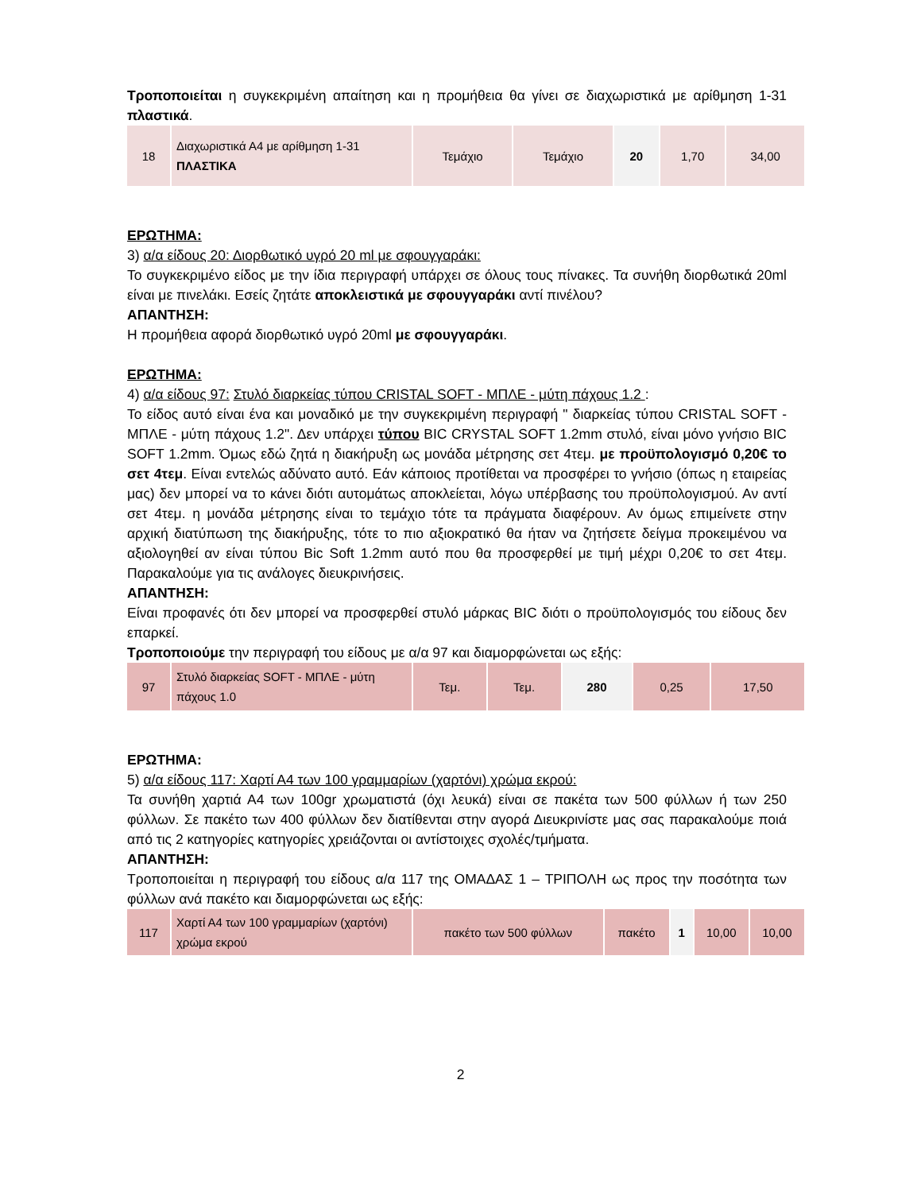Τροποποιείται η συγκεκριμένη απαίτηση και η προμήθεια θα γίνει σε διαχωριστικά με αρίθμηση 1-31 πλαστικά.
| 18 | Διαχωριστικά Α4 με αρίθμηση 1-31 ΠΛΑΣΤΙΚΑ | Τεμάχιο | Τεμάχιο | 20 | 1,70 | 34,00 |
ΕΡΩΤΗΜΑ:
3) α/α είδους 20: Διορθωτικό υγρό 20 ml με σφουγγαράκι:
Το συγκεκριμένο είδος με την ίδια περιγραφή υπάρχει σε όλους τους πίνακες. Τα συνήθη διορθωτικά 20ml είναι με πινελάκι. Εσείς ζητάτε αποκλειστικά με σφουγγαράκι αντί πινέλου?
ΑΠΑΝΤΗΣΗ:
Η προμήθεια αφορά διορθωτικό υγρό 20ml με σφουγγαράκι.
ΕΡΩΤΗΜΑ:
4) α/α είδους 97: Στυλό διαρκείας τύπου CRISTAL SOFT - ΜΠΛΕ - μύτη πάχους 1.2 :
Το είδος αυτό είναι ένα και μοναδικό με την συγκεκριμένη περιγραφή " διαρκείας τύπου CRISTAL SOFT - ΜΠΛΕ - μύτη πάχους 1.2". Δεν υπάρχει τύπου BIC CRYSTAL SOFT 1.2mm στυλό, είναι μόνο γνήσιο BIC SOFT 1.2mm. Όμως εδώ ζητά η διακήρυξη ως μονάδα μέτρησης σετ 4τεμ. με προϋπολογισμό 0,20€ το σετ 4τεμ. Είναι εντελώς αδύνατο αυτό. Εάν κάποιος προτίθεται να προσφέρει το γνήσιο (όπως η εταιρείας μας) δεν μπορεί να το κάνει διότι αυτομάτως αποκλείεται, λόγω υπέρβασης του προϋπολογισμού. Αν αντί σετ 4τεμ. η μονάδα μέτρησης είναι το τεμάχιο τότε τα πράγματα διαφέρουν. Αν όμως επιμείνετε στην αρχική διατύπωση της διακήρυξης, τότε το πιο αξιοκρατικό θα ήταν να ζητήσετε δείγμα προκειμένου να αξιολογηθεί αν είναι τύπου Bic Soft 1.2mm αυτό που θα προσφερθεί με τιμή μέχρι 0,20€ το σετ 4τεμ. Παρακαλούμε για τις ανάλογες διευκρινήσεις.
ΑΠΑΝΤΗΣΗ:
Είναι προφανές ότι δεν μπορεί να προσφερθεί στυλό μάρκας BIC διότι ο προϋπολογισμός του είδους δεν επαρκεί.
Τροποποιούμε την περιγραφή του είδους με α/α 97 και διαμορφώνεται ως εξής:
| 97 | Στυλό διαρκείας SOFT - ΜΠΛΕ - μύτη πάχους 1.0 | Τεμ. | Τεμ. | 280 | 0,25 | 17,50 |
ΕΡΩΤΗΜΑ:
5) α/α είδους 117: Χαρτί Α4 των 100 γραμμαρίων (χαρτόνι) χρώμα εκρού:
Τα συνήθη χαρτιά Α4 των 100gr χρωματιστά (όχι λευκά) είναι σε πακέτα των 500 φύλλων ή των 250 φύλλων. Σε πακέτο των 400 φύλλων δεν διατίθενται στην αγορά Διευκρινίστε μας σας παρακαλούμε ποιά από τις 2 κατηγορίες κατηγορίες χρειάζονται οι αντίστοιχες σχολές/τμήματα.
ΑΠΑΝΤΗΣΗ:
Τροποποιείται η περιγραφή του είδους α/α 117 της ΟΜΑΔΑΣ 1 – ΤΡΙΠΟΛΗ ως προς την ποσότητα των φύλλων ανά πακέτο και διαμορφώνεται ως εξής:
| 117 | Χαρτί Α4 των 100 γραμμαρίων (χαρτόνι) χρώμα εκρού | πακέτο των 500 φύλλων | πακέτο | 1 | 10,00 | 10,00 |
2